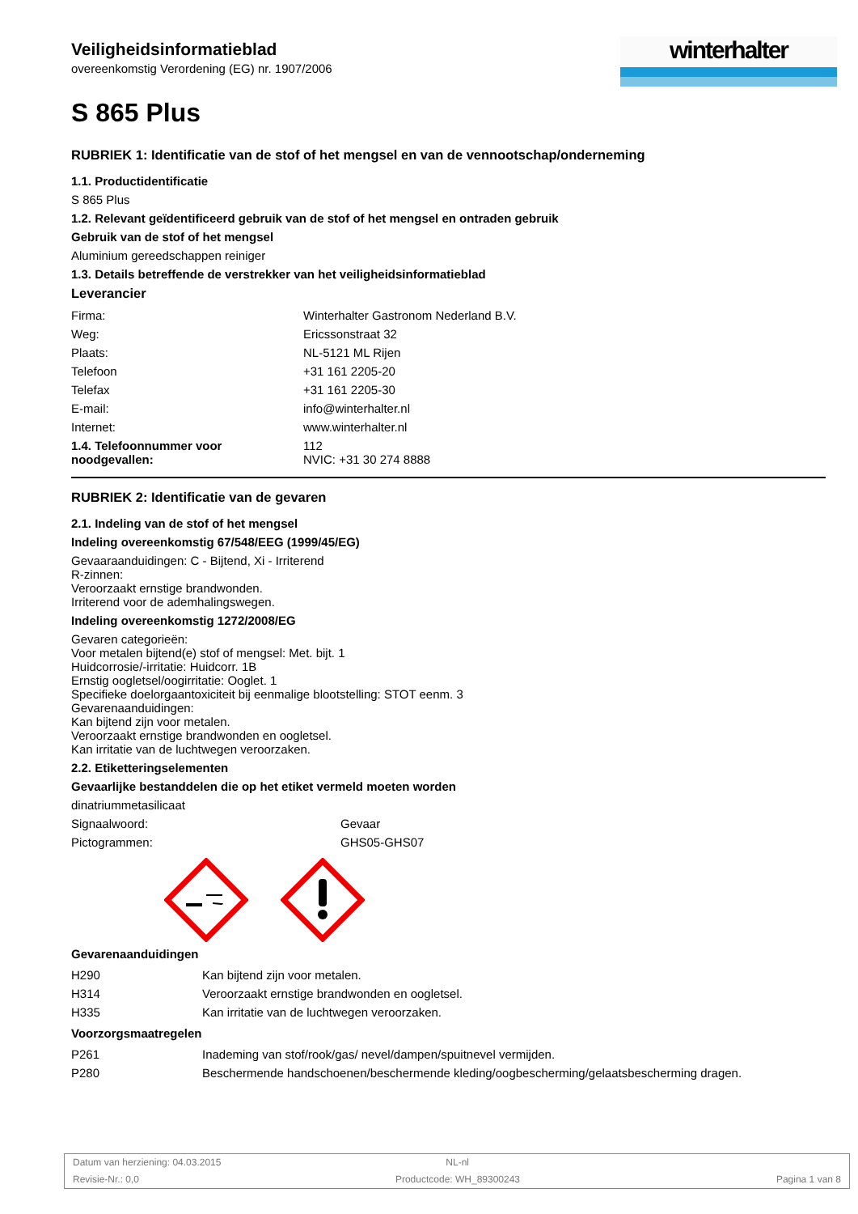Veiligheidsinformatieblad
overeenkomstig Verordening (EG) nr. 1907/2006
winterhalter
S 865 Plus
RUBRIEK 1: Identificatie van de stof of het mengsel en van de vennootschap/onderneming
1.1. Productidentificatie
S 865 Plus
1.2. Relevant geïdentificeerd gebruik van de stof of het mengsel en ontraden gebruik
Gebruik van de stof of het mengsel
Aluminium gereedschappen reiniger
1.3. Details betreffende de verstrekker van het veiligheidsinformatieblad
Leverancier
| Firma: | Winterhalter Gastronom Nederland B.V. |
| Weg: | Ericssonstraat 32 |
| Plaats: | NL-5121 ML Rijen |
| Telefoon | +31 161 2205-20 |
| Telefax | +31 161 2205-30 |
| E-mail: | info@winterhalter.nl |
| Internet: | www.winterhalter.nl |
| 1.4. Telefoonnummer voor noodgevallen: | 112 NVIC: +31 30 274 8888 |
RUBRIEK 2: Identificatie van de gevaren
2.1. Indeling van de stof of het mengsel
Indeling overeenkomstig 67/548/EEG (1999/45/EG)
Gevaaraanduidingen: C - Bijtend, Xi - Irriterend
R-zinnen:
Veroorzaakt ernstige brandwonden.
Irriterend voor de ademhalingswegen.
Indeling overeenkomstig 1272/2008/EG
Gevaren categorieën:
Voor metalen bijtend(e) stof of mengsel: Met. bijt. 1
Huidcorrosie/-irritatie: Huidcorr. 1B
Ernstig oogletsel/oogirritatie: Ooglet. 1
Specifieke doelorgaantoxiciteit bij eenmalige blootstelling: STOT eenm. 3
Gevarenaanduidingen:
Kan bijtend zijn voor metalen.
Veroorzaakt ernstige brandwonden en oogletsel.
Kan irritatie van de luchtwegen veroorzaken.
2.2. Etiketteringselementen
Gevaarlijke bestanddelen die op het etiket vermeld moeten worden
dinatriummetasilicaat
| Signaalwoord: | Gevaar |
| Pictogrammen: | GHS05-GHS07 |
Gevarenaanduidingen
| H290 | Kan bijtend zijn voor metalen. |
| H314 | Veroorzaakt ernstige brandwonden en oogletsel. |
| H335 | Kan irritatie van de luchtwegen veroorzaken. |
Voorzorgsmaatregelen
| P261 | Inademing van stof/rook/gas/ nevel/dampen/spuitnevel vermijden. |
| P280 | Beschermende handschoenen/beschermende kleding/oogbescherming/gelaatsbescherming dragen. |
Datum van herziening: 04.03.2015 NL-nl
Revisie-Nr.: 0,0 Productcode: WH_89300243 Pagina 1 van 8